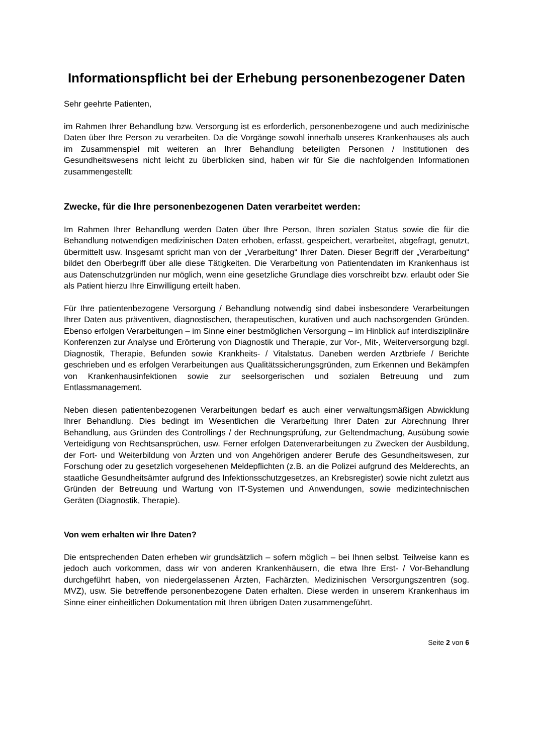Informationspflicht bei der Erhebung personenbezogener Daten
Sehr geehrte Patienten,
im Rahmen Ihrer Behandlung bzw. Versorgung ist es erforderlich, personenbezogene und auch medizinische Daten über Ihre Person zu verarbeiten. Da die Vorgänge sowohl innerhalb unseres Krankenhauses als auch im Zusammenspiel mit weiteren an Ihrer Behandlung beteiligten Personen / Institutionen des Gesundheitswesens nicht leicht zu überblicken sind, haben wir für Sie die nachfolgenden Informationen zusammengestellt:
Zwecke, für die Ihre personenbezogenen Daten verarbeitet werden:
Im Rahmen Ihrer Behandlung werden Daten über Ihre Person, Ihren sozialen Status sowie die für die Behandlung notwendigen medizinischen Daten erhoben, erfasst, gespeichert, verarbeitet, abgefragt, genutzt, übermittelt usw. Insgesamt spricht man von der „Verarbeitung“ Ihrer Daten. Dieser Begriff der „Verarbeitung“ bildet den Oberbegriff über alle diese Tätigkeiten. Die Verarbeitung von Patientendaten im Krankenhaus ist aus Datenschutzgründen nur möglich, wenn eine gesetzliche Grundlage dies vorschreibt bzw. erlaubt oder Sie als Patient hierzu Ihre Einwilligung erteilt haben.
Für Ihre patientenbezogene Versorgung / Behandlung notwendig sind dabei insbesondere Verarbeitungen Ihrer Daten aus präventiven, diagnostischen, therapeutischen, kurativen und auch nachsorgenden Gründen. Ebenso erfolgen Verarbeitungen – im Sinne einer bestmöglichen Versorgung – im Hinblick auf interdisziplinäre Konferenzen zur Analyse und Erörterung von Diagnostik und Therapie, zur Vor-, Mit-, Weiterversorgung bzgl. Diagnostik, Therapie, Befunden sowie Krankheits- / Vitalstatus. Daneben werden Arztbriefe / Berichte geschrieben und es erfolgen Verarbeitungen aus Qualitätssicherungsgründen, zum Erkennen und Bekämpfen von Krankenhausinfektionen sowie zur seelsorgerischen und sozialen Betreuung und zum Entlassmanagement.
Neben diesen patientenbezogenen Verarbeitungen bedarf es auch einer verwaltungsmäßigen Abwicklung Ihrer Behandlung. Dies bedingt im Wesentlichen die Verarbeitung Ihrer Daten zur Abrechnung Ihrer Behandlung, aus Gründen des Controllings / der Rechnungsprüfung, zur Geltendmachung, Ausübung sowie Verteidigung von Rechtsansprüchen, usw. Ferner erfolgen Datenverarbeitungen zu Zwecken der Ausbildung, der Fort- und Weiterbildung von Ärzten und von Angehörigen anderer Berufe des Gesundheitswesen, zur Forschung oder zu gesetzlich vorgesehenen Meldepflichten (z.B. an die Polizei aufgrund des Melderechts, an staatliche Gesundheitsämter aufgrund des Infektionsschutzgesetzes, an Krebsregister) sowie nicht zuletzt aus Gründen der Betreuung und Wartung von IT-Systemen und Anwendungen, sowie medizintechnischen Geräten (Diagnostik, Therapie).
Von wem erhalten wir Ihre Daten?
Die entsprechenden Daten erheben wir grundsätzlich – sofern möglich – bei Ihnen selbst. Teilweise kann es jedoch auch vorkommen, dass wir von anderen Krankenhäusern, die etwa Ihre Erst- / Vor-Behandlung durchgeführt haben, von niedergelassenen Ärzten, Fachärzten, Medizinischen Versorgungszentren (sog. MVZ), usw. Sie betreffende personenbezogene Daten erhalten. Diese werden in unserem Krankenhaus im Sinne einer einheitlichen Dokumentation mit Ihren übrigen Daten zusammengeführt.
Seite 2 von 6